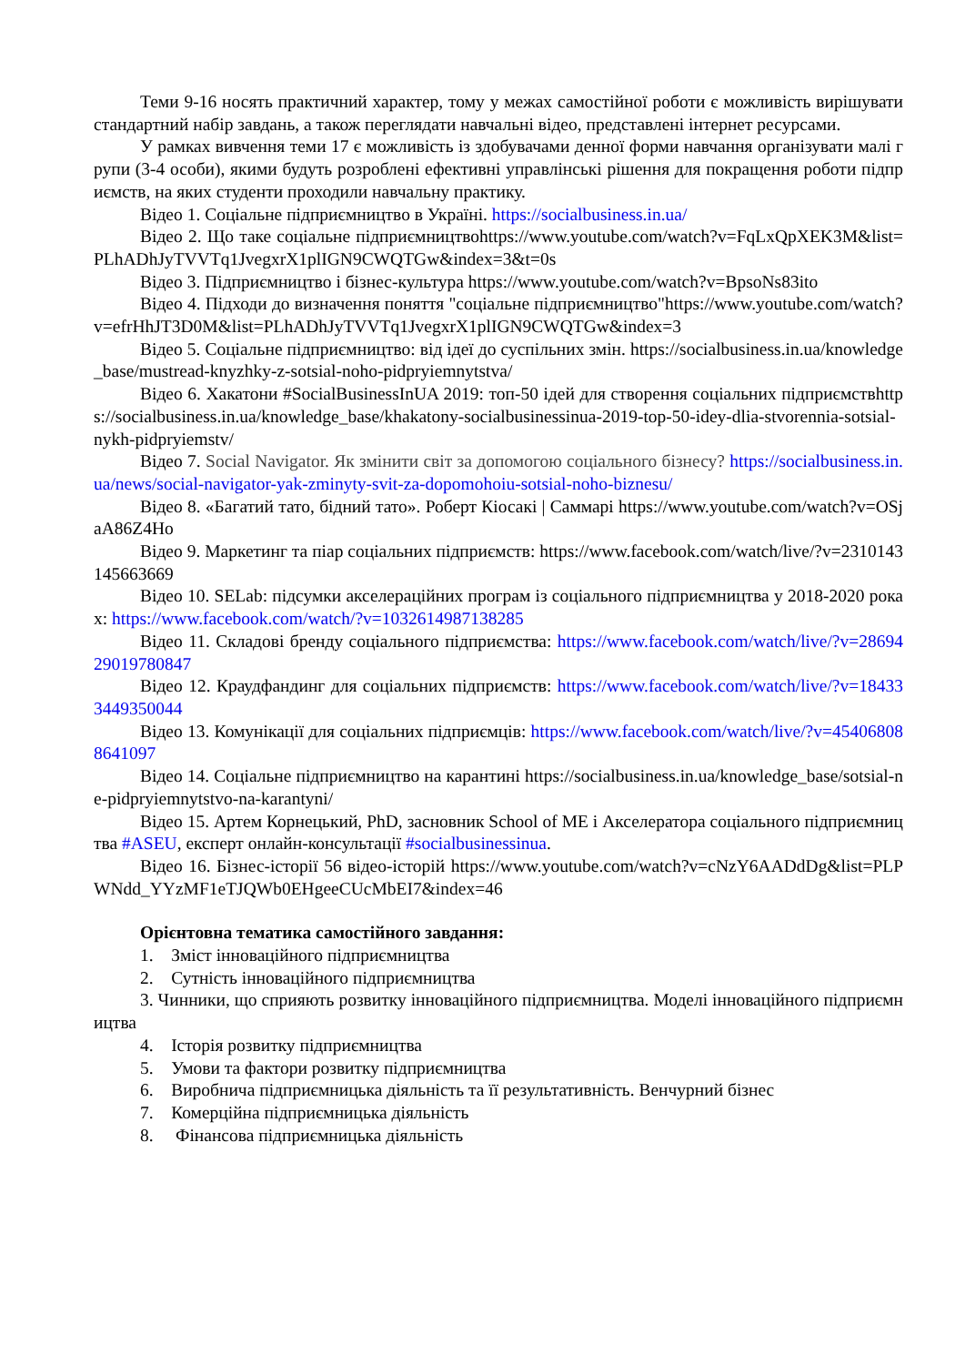Теми 9-16 носять практичний характер, тому у межах самостійної роботи є можливість вирішувати стандартний набір завдань, а також переглядати навчальні відео, представлені інтернет ресурсами.
У рамках вивчення теми 17 є можливість із здобувачами денної форми навчання організувати малі групи (3-4 особи), якими будуть розроблені ефективні управлінські рішення для покращення роботи підприємств, на яких студенти проходили навчальну практику.
Відео 1. Соціальне підприємництво в Україні. https://socialbusiness.in.ua/
Відео 2. Що таке соціальне підприємництвоhttps://www.youtube.com/watch?v=FqLxQpXEK3M&list=PLhADhJyTVVTq1JvegxrX1plIGN9CWQTGw&index=3&t=0s
Відео 3. Підприємництво і бізнес-культура https://www.youtube.com/watch?v=BpsoNs83ito
Відео 4. Підходи до визначення поняття "соціальне підприємництво"https://www.youtube.com/watch?v=efrHhJT3D0M&list=PLhADhJyTVVTq1JvegxrX1plIGN9CWQTGw&index=3
Відео 5. Соціальне підприємництво: від ідеї до суспільних змін. https://socialbusiness.in.ua/knowledge_base/mustread-knyzhky-z-sotsial-noho-pidpryiemnytstva/
Відео 6. Хакатони #SocialBusinessInUA 2019: топ-50 ідей для створення соціальних підприємствhttps://socialbusiness.in.ua/knowledge_base/khakatony-socialbusinessinua-2019-top-50-idey-dlia-stvorennia-sotsial-nykh-pidpryiemstv/
Відео 7. Social Navigator. Як змінити світ за допомогою соціального бізнесу? https://socialbusiness.in.ua/news/social-navigator-yak-zminyty-svit-za-dopomohoiu-sotsial-noho-biznesu/
Відео 8. «Багатий тато, бідний тато». Роберт Кіосакі | Саммарі https://www.youtube.com/watch?v=OSjaA86Z4Ho
Відео 9. Маркетинг та піар соціальних підприємств: https://www.facebook.com/watch/live/?v=2310143145663669
Відео 10. SELab: підсумки акселераційних програм із соціального підприємництва у 2018-2020 роках: https://www.facebook.com/watch/?v=1032614987138285
Відео 11. Складові бренду соціального підприємства: https://www.facebook.com/watch/live/?v=2869429019780847
Відео 12. Краудфандинг для соціальних підприємств: https://www.facebook.com/watch/live/?v=184333449350044
Відео 13. Комунікації для соціальних підприємців: https://www.facebook.com/watch/live/?v=454068088641097
Відео 14. Соціальне підприємництво на карантині https://socialbusiness.in.ua/knowledge_base/sotsial-ne-pidpryiemnytstvo-na-karantyni/
Відео 15. Артем Корнецький, PhD, засновник School of ME і Акселератора соціального підприємництва #ASEU, експерт онлайн-консультації #socialbusinessinua.
Відео 16. Бізнес-історії 56 відео-історій https://www.youtube.com/watch?v=cNzY6AADdDg&list=PLPWNdd_YYzMF1eTJQWb0EHgeeCUcMbEI7&index=46
Орієнтовна тематика самостійного завдання:
1. Зміст інноваційного підприємництва
2. Сутність інноваційного підприємництва
3. Чинники, що сприяють розвитку інноваційного підприємництва. Моделі інноваційного підприємництва
4. Історія розвитку підприємництва
5. Умови та фактори розвитку підприємництва
6. Виробнича підприємницька діяльність та її результативність. Венчурний бізнес
7. Комерційна підприємницька діяльність
8. Фінансова підприємницька діяльність